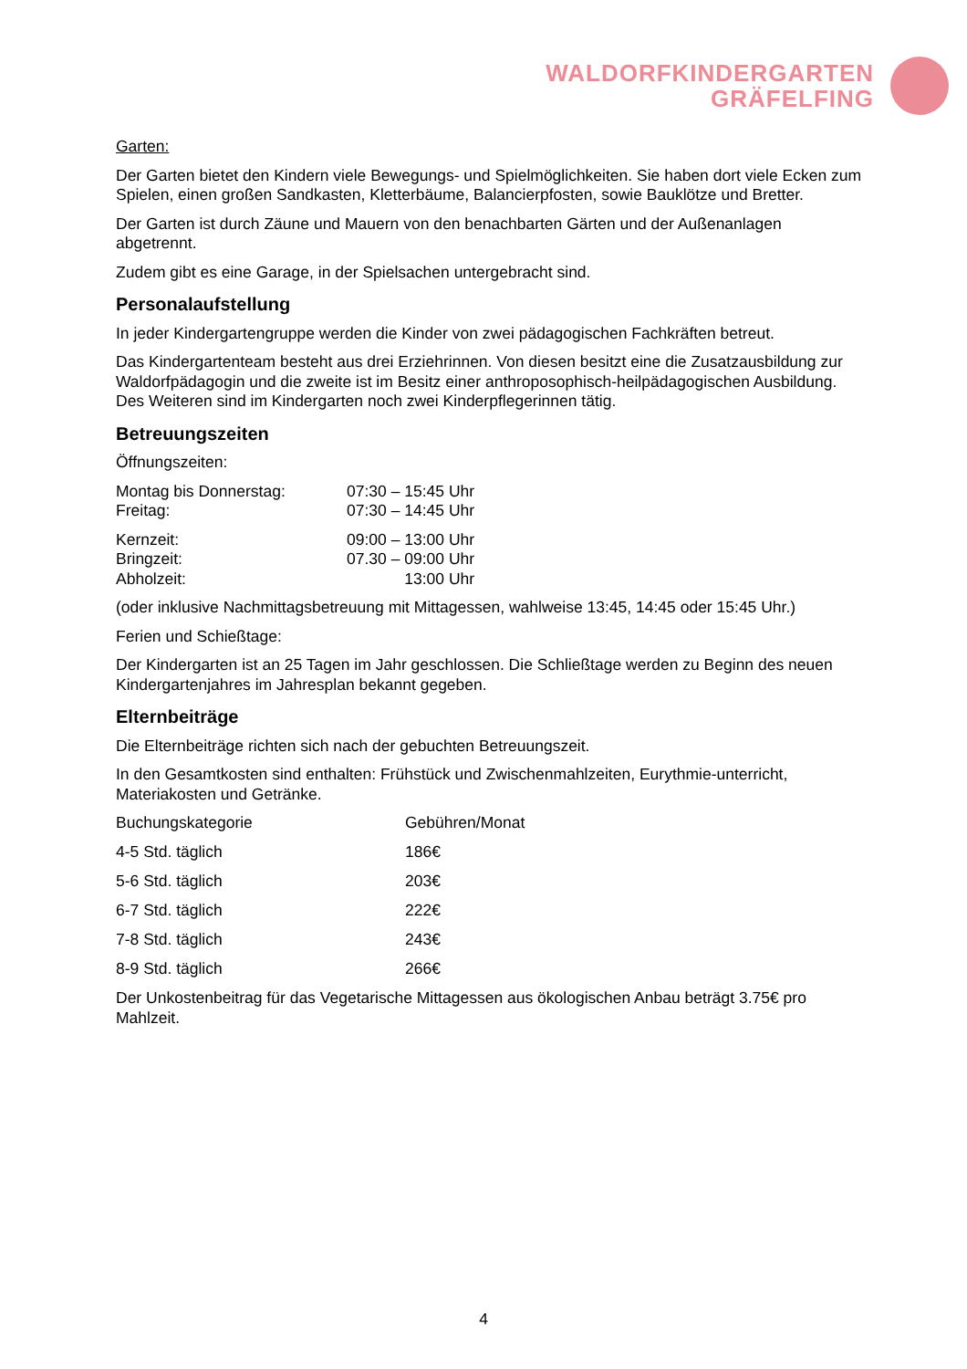WALDORFKINDERGARTEN
GRÄFELFING
Garten:
Der Garten bietet den Kindern viele Bewegungs- und Spielmöglichkeiten. Sie haben dort viele Ecken zum Spielen, einen großen Sandkasten, Kletterbäume, Balancierpfosten, sowie Bauklötze und Bretter.
Der Garten ist durch Zäune und Mauern von den benachbarten Gärten und der Außenanlagen abgetrennt.
Zudem gibt es eine Garage, in der Spielsachen untergebracht sind.
Personalaufstellung
In jeder Kindergartengruppe werden die Kinder von zwei pädagogischen Fachkräften betreut.
Das Kindergartenteam besteht aus drei Erziehrinnen. Von diesen besitzt eine die Zusatzausbildung zur Waldorfpädagogin und die zweite ist im Besitz einer anthroposophisch-heilpädagogischen Ausbildung. Des Weiteren sind im Kindergarten noch zwei Kinderpflegerinnen tätig.
Betreuungszeiten
Öffnungszeiten:
| Montag bis Donnerstag: | 07:30 – 15:45 Uhr |
| Freitag: | 07:30 – 14:45 Uhr |
| Kernzeit: | 09:00 – 13:00 Uhr |
| Bringzeit: | 07.30 – 09:00 Uhr |
| Abholzeit: | 13:00 Uhr |
(oder inklusive Nachmittagsbetreuung mit Mittagessen, wahlweise 13:45, 14:45 oder 15:45 Uhr.)
Ferien und Schießtage:
Der Kindergarten ist an 25 Tagen im Jahr geschlossen. Die Schließtage werden zu Beginn des neuen Kindergartenjahres im Jahresplan bekannt gegeben.
Elternbeiträge
Die Elternbeiträge richten sich nach der gebuchten Betreuungszeit.
In den Gesamtkosten sind enthalten: Frühstück und Zwischenmahlzeiten, Eurythmie-unterricht, Materiakosten und Getränke.
| Buchungskategorie | Gebühren/Monat |
| 4-5 Std. täglich | 186€ |
| 5-6 Std. täglich | 203€ |
| 6-7 Std. täglich | 222€ |
| 7-8 Std. täglich | 243€ |
| 8-9 Std. täglich | 266€ |
Der Unkostenbeitrag für das Vegetarische Mittagessen aus ökologischen Anbau beträgt 3.75€ pro Mahlzeit.
4